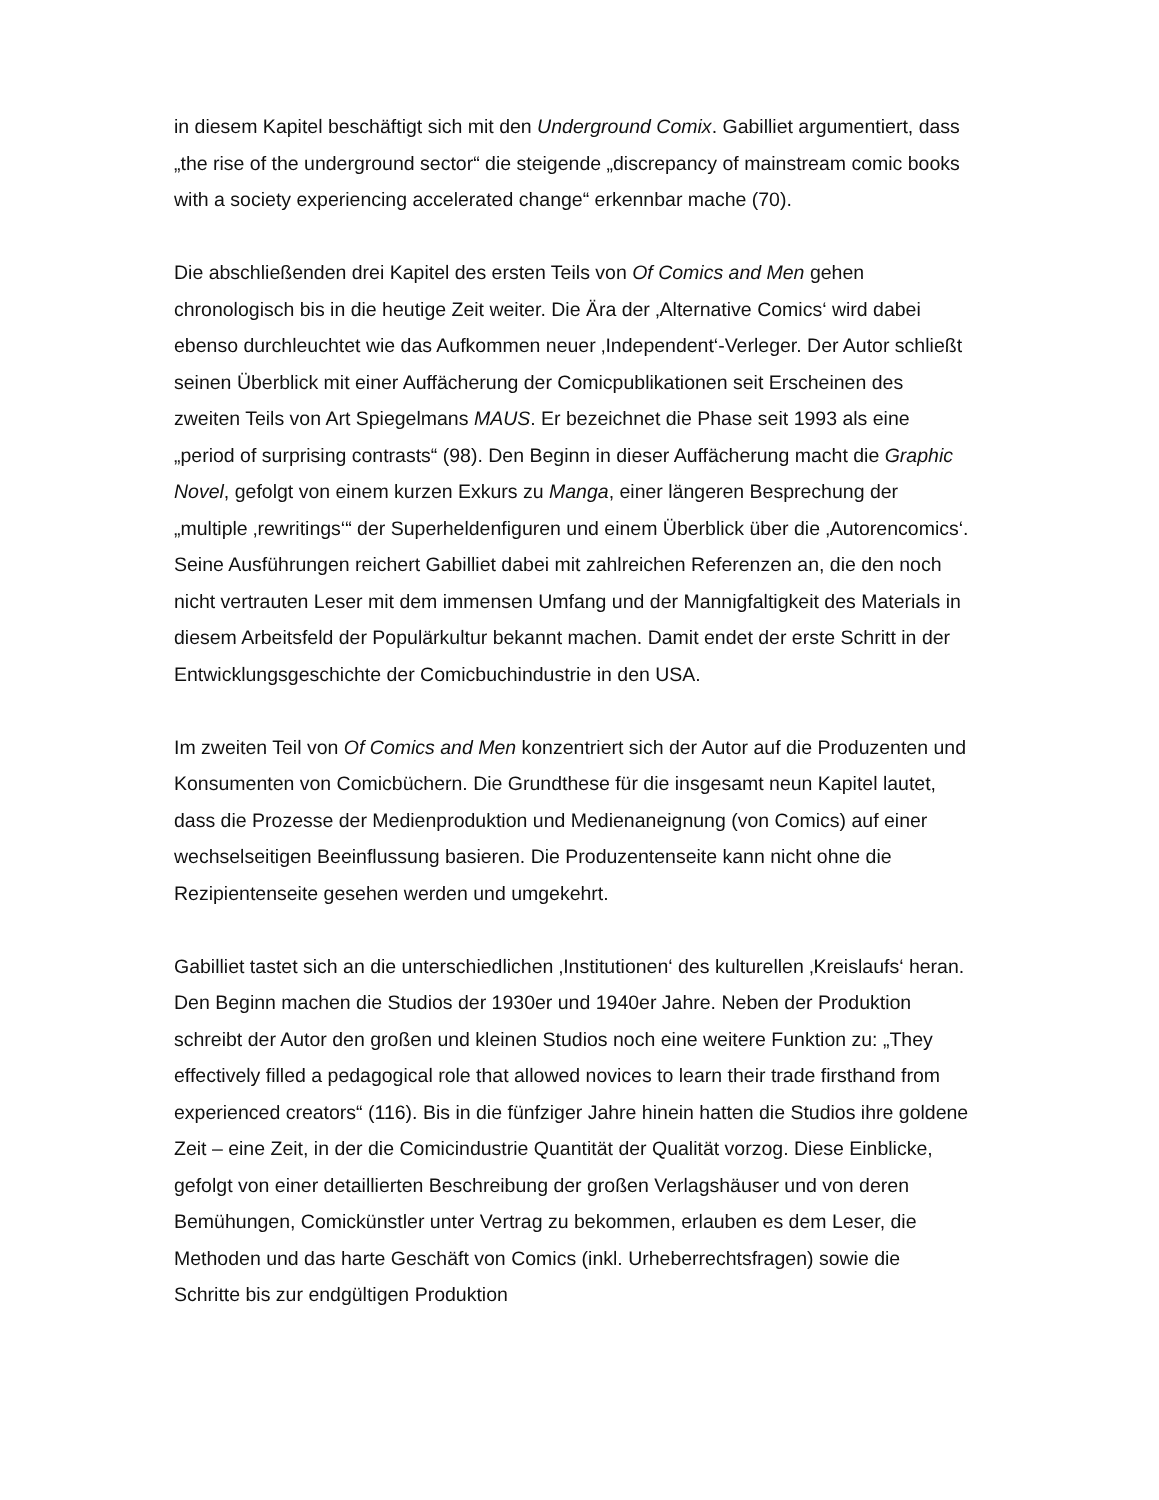in diesem Kapitel beschäftigt sich mit den Underground Comix. Gabilliet argumentiert, dass „the rise of the underground sector“ die steigende „discrepancy of mainstream comic books with a society experiencing accelerated change“ erkennbar mache (70).
Die abschließenden drei Kapitel des ersten Teils von Of Comics and Men gehen chronologisch bis in die heutige Zeit weiter. Die Ära der ‚Alternative Comics‘ wird dabei ebenso durchleuchtet wie das Aufkommen neuer ‚Independent‘-Verleger. Der Autor schließt seinen Überblick mit einer Auffächerung der Comicpublikationen seit Erscheinen des zweiten Teils von Art Spiegelmans MAUS. Er bezeichnet die Phase seit 1993 als eine „period of surprising contrasts“ (98). Den Beginn in dieser Auffächerung macht die Graphic Novel, gefolgt von einem kurzen Exkurs zu Manga, einer längeren Besprechung der „multiple ‚rewritings‘“ der Superheldenfiguren und einem Überblick über die ‚Autorencomics‘. Seine Ausführungen reichert Gabilliet dabei mit zahlreichen Referenzen an, die den noch nicht vertrauten Leser mit dem immensen Umfang und der Mannigfaltigkeit des Materials in diesem Arbeitsfeld der Populärkultur bekannt machen. Damit endet der erste Schritt in der Entwicklungsgeschichte der Comicbuchindustrie in den USA.
Im zweiten Teil von Of Comics and Men konzentriert sich der Autor auf die Produzenten und Konsumenten von Comicbüchern. Die Grundthese für die insgesamt neun Kapitel lautet, dass die Prozesse der Medienproduktion und Medienaneignung (von Comics) auf einer wechselseitigen Beeinflussung basieren. Die Produzentenseite kann nicht ohne die Rezipientenseite gesehen werden und umgekehrt.
Gabilliet tastet sich an die unterschiedlichen ‚Institutionen‘ des kulturellen ‚Kreislaufs‘ heran. Den Beginn machen die Studios der 1930er und 1940er Jahre. Neben der Produktion schreibt der Autor den großen und kleinen Studios noch eine weitere Funktion zu: „They effectively filled a pedagogical role that allowed novices to learn their trade firsthand from experienced creators“ (116). Bis in die fünfziger Jahre hinein hatten die Studios ihre goldene Zeit – eine Zeit, in der die Comicindustrie Quantität der Qualität vorzog. Diese Einblicke, gefolgt von einer detaillierten Beschreibung der großen Verlagshäuser und von deren Bemühungen, Comickünstler unter Vertrag zu bekommen, erlauben es dem Leser, die Methoden und das harte Geschäft von Comics (inkl. Urheberrechtsfragen) sowie die Schritte bis zur endgültigen Produktion